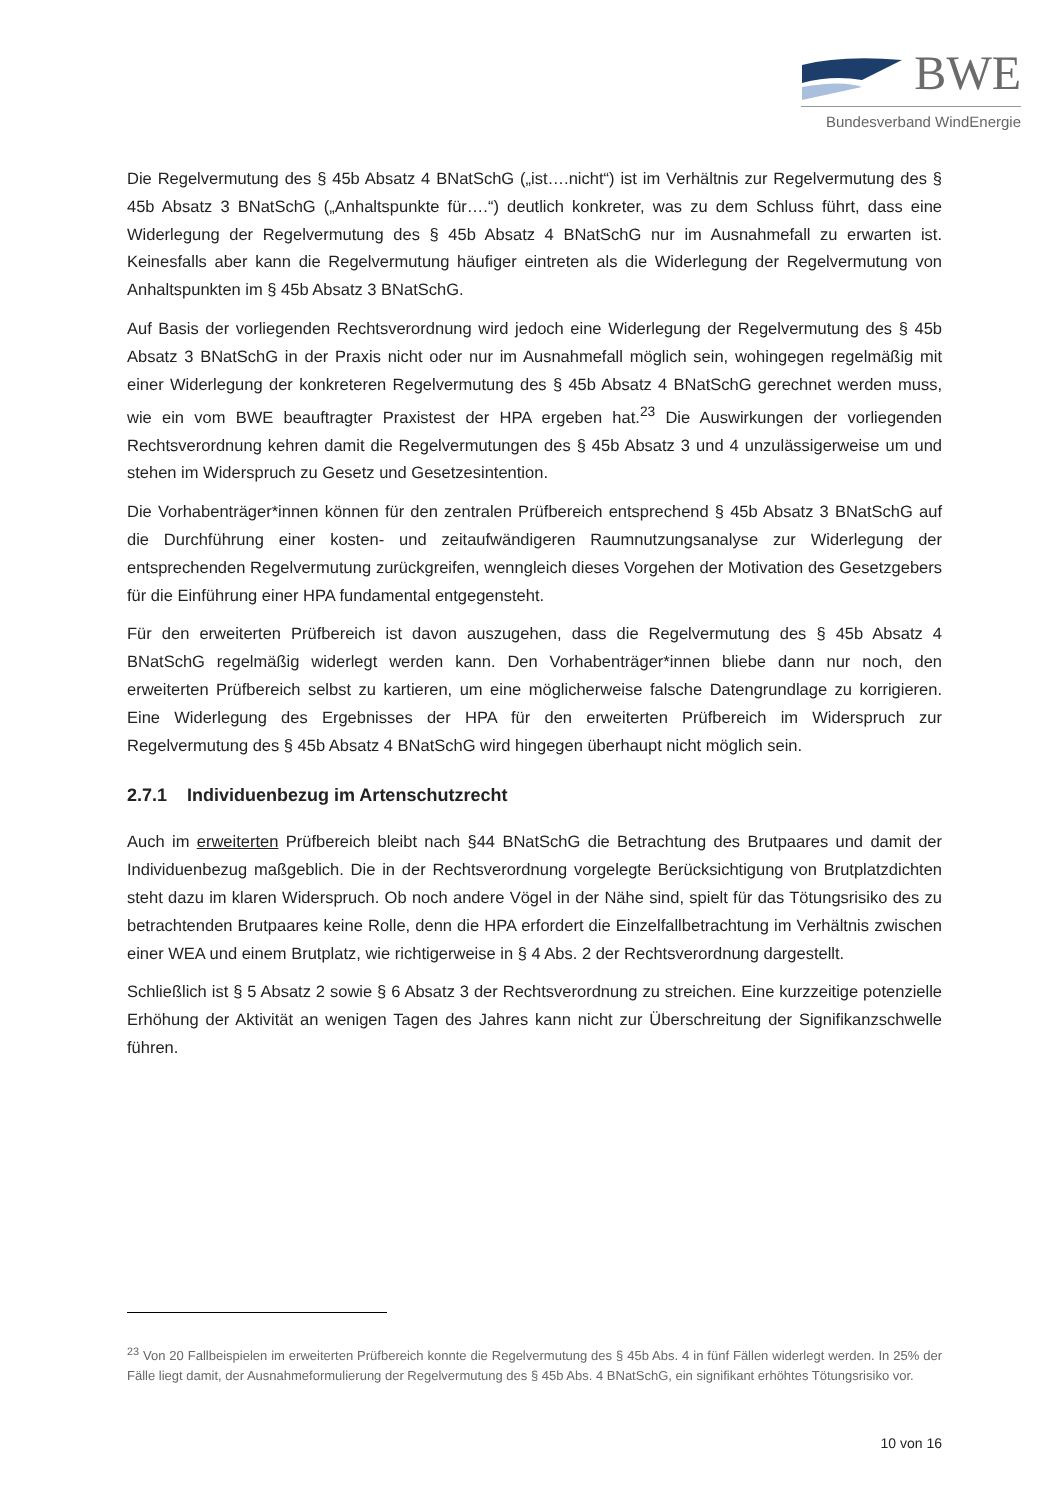BWE
Bundesverband WindEnergie
Die Regelvermutung des § 45b Absatz 4 BNatSchG („ist….nicht“) ist im Verhältnis zur Regelvermutung des § 45b Absatz 3 BNatSchG („Anhaltspunkte für….“) deutlich konkreter, was zu dem Schluss führt, dass eine Widerlegung der Regelvermutung des § 45b Absatz 4 BNatSchG nur im Ausnahmefall zu erwarten ist. Keinesfalls aber kann die Regelvermutung häufiger eintreten als die Widerlegung der Regelvermutung von Anhaltspunkten im § 45b Absatz 3 BNatSchG.
Auf Basis der vorliegenden Rechtsverordnung wird jedoch eine Widerlegung der Regelvermutung des § 45b Absatz 3 BNatSchG in der Praxis nicht oder nur im Ausnahmefall möglich sein, wohingegen regelmäßig mit einer Widerlegung der konkreteren Regelvermutung des § 45b Absatz 4 BNatSchG gerechnet werden muss, wie ein vom BWE beauftragter Praxistest der HPA ergeben hat.<sup>23</sup> Die Auswirkungen der vorliegenden Rechtsverordnung kehren damit die Regelvermutungen des § 45b Absatz 3 und 4 unzulässigerweise um und stehen im Widerspruch zu Gesetz und Gesetzesintention.
Die Vorhabenträger*innen können für den zentralen Prüfbereich entsprechend § 45b Absatz 3 BNatSchG auf die Durchführung einer kosten- und zeitaufwändigeren Raumnutzungsanalyse zur Widerlegung der entsprechenden Regelvermutung zurückgreifen, wenngleich dieses Vorgehen der Motivation des Gesetzgebers für die Einführung einer HPA fundamental entgegensteht.
Für den erweiterten Prüfbereich ist davon auszugehen, dass die Regelvermutung des § 45b Absatz 4 BNatSchG regelmäßig widerlegt werden kann. Den Vorhabenträger*innen bliebe dann nur noch, den erweiterten Prüfbereich selbst zu kartieren, um eine möglicherweise falsche Datengrundlage zu korrigieren. Eine Widerlegung des Ergebnisses der HPA für den erweiterten Prüfbereich im Widerspruch zur Regelvermutung des § 45b Absatz 4 BNatSchG wird hingegen überhaupt nicht möglich sein.
2.7.1 Individuenbezug im Artenschutzrecht
Auch im erweiterten Prüfbereich bleibt nach §44 BNatSchG die Betrachtung des Brutpaares und damit der Individuenbezug maßgeblich. Die in der Rechtsverordnung vorgelegte Berücksichtigung von Brutplatzdichten steht dazu im klaren Widerspruch. Ob noch andere Vögel in der Nähe sind, spielt für das Tötungsrisiko des zu betrachtenden Brutpaares keine Rolle, denn die HPA erfordert die Einzelfallbetrachtung im Verhältnis zwischen einer WEA und einem Brutplatz, wie richtigerweise in § 4 Abs. 2 der Rechtsverordnung dargestellt.
Schließlich ist § 5 Absatz 2 sowie § 6 Absatz 3 der Rechtsverordnung zu streichen. Eine kurzzeitige potenzielle Erhöhung der Aktivität an wenigen Tagen des Jahres kann nicht zur Überschreitung der Signifikanzschwelle führen.
<sup>23</sup> Von 20 Fallbeispielen im erweiterten Prüfbereich konnte die Regelvermutung des § 45b Abs. 4 in fünf Fällen widerlegt werden. In 25% der Fälle liegt damit, der Ausnahmeformulierung der Regelvermutung des § 45b Abs. 4 BNatSchG, ein signifikant erhöhtes Tötungsrisiko vor.
10 von 16